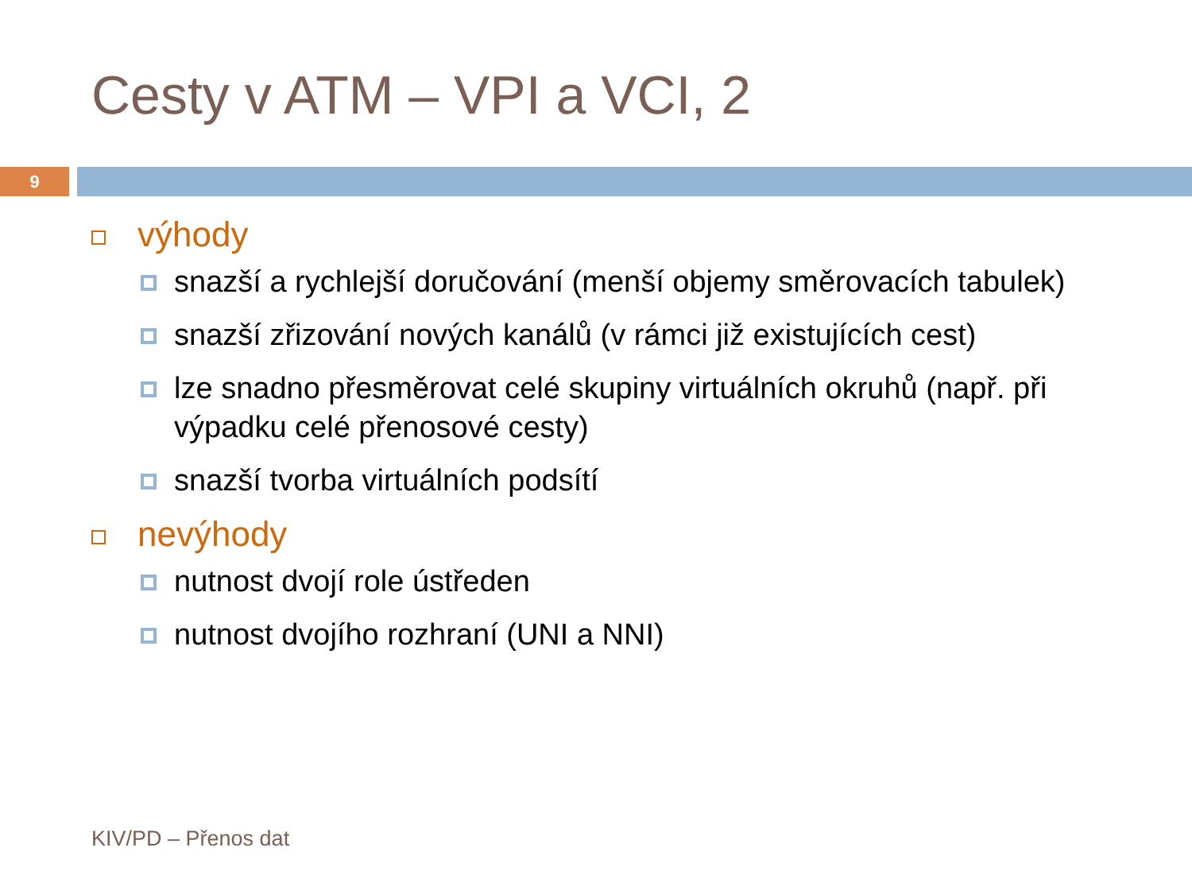Cesty v ATM – VPI a VCI, 2
9
výhody
snazší a rychlejší doručování (menší objemy směrovacích tabulek)
snazší zřizování nových kanálů (v rámci již existujících cest)
lze snadno přesměrovat celé skupiny virtuálních okruhů (např. při výpadku celé přenosové cesty)
snazší tvorba virtuálních podsítí
nevýhody
nutnost dvojí role ústředen
nutnost dvojího rozhraní (UNI a NNI)
KIV/PD – Přenos dat